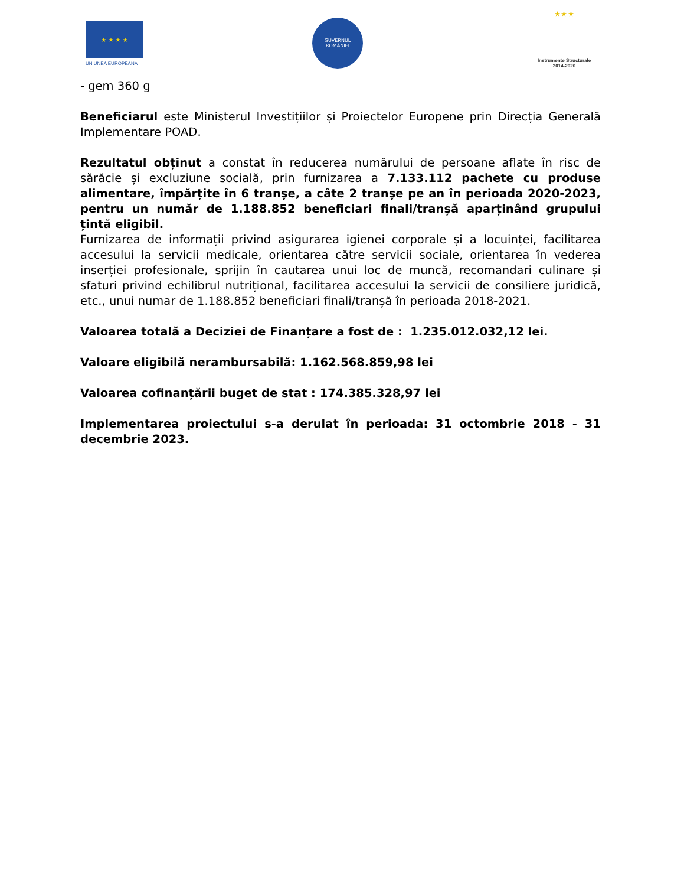★ ★ ★ ★
UNIUNEA EUROPEANĂ
GUVERNUL
ROMÂNIEI
★ ★ ★
Instrumente Structurale
2014-2020
- gem 360 g
Beneficiarul este Ministerul Investițiilor și Proiectelor Europene prin Direcția Generală Implementare POAD.
Rezultatul obținut a constat în reducerea numărului de persoane aflate în risc de sărăcie și excluziune socială, prin furnizarea a 7.133.112 pachete cu produse alimentare, împărțite în 6 tranșe, a câte 2 tranșe pe an în perioada 2020-2023, pentru un număr de 1.188.852 beneficiari finali/tranșă aparținând grupului țintă eligibil.
Furnizarea de informații privind asigurarea igienei corporale și a locuinței, facilitarea accesului la servicii medicale, orientarea către servicii sociale, orientarea în vederea inserției profesionale, sprijin în cautarea unui loc de muncă, recomandari culinare și sfaturi privind echilibrul nutrițional, facilitarea accesului la servicii de consiliere juridică, etc., unui numar de 1.188.852 beneficiari finali/tranșă în perioada 2018-2021.
Valoarea totală a Deciziei de Finanțare a fost de : 1.235.012.032,12 lei.
Valoare eligibilă nerambursabilă: 1.162.568.859,98 lei
Valoarea cofinanțării buget de stat : 174.385.328,97 lei
Implementarea proiectului s-a derulat în perioada: 31 octombrie 2018 - 31 decembrie 2023.